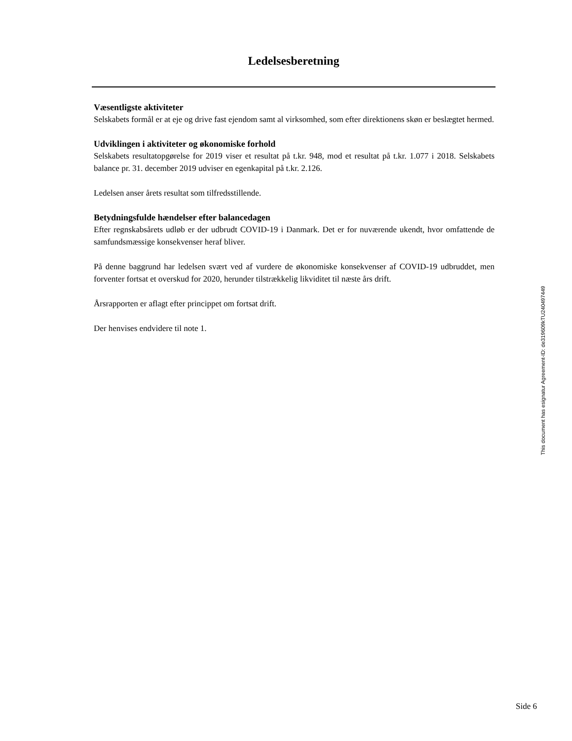Ledelsesberetning
Væsentligste aktiviteter
Selskabets formål er at eje og drive fast ejendom samt al virksomhed, som efter direktionens skøn er beslægtet hermed.
Udviklingen i aktiviteter og økonomiske forhold
Selskabets resultatopgørelse for 2019 viser et resultat på t.kr. 948, mod et resultat på t.kr. 1.077 i 2018. Selskabets balance pr. 31. december 2019 udviser en egenkapital på t.kr. 2.126.
Ledelsen anser årets resultat som tilfredsstillende.
Betydningsfulde hændelser efter balancedagen
Efter regnskabsårets udløb er der udbrudt COVID-19 i Danmark. Det er for nuværende ukendt, hvor omfattende de samfundsmæssige konsekvenser heraf bliver.
På denne baggrund har ledelsen svært ved af vurdere de økonomiske konsekvenser af COVID-19 udbruddet, men forventer fortsat et overskud for 2020, herunder tilstrækkelig likviditet til næste års drift.
Årsrapporten er aflagt efter princippet om fortsat drift.
Der henvises endvidere til note 1.
This document has esignatur Agreement-ID: de319609kTU240497449
Side 6